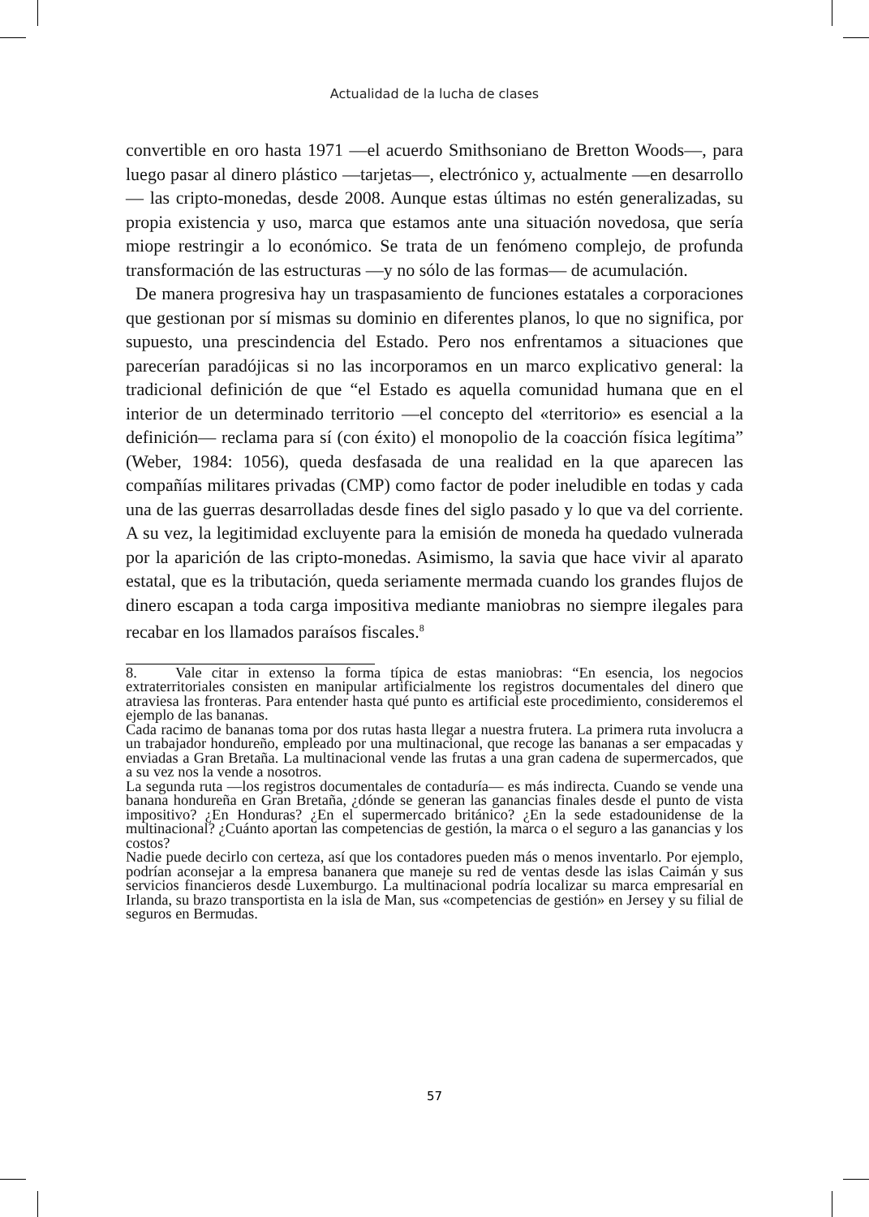Actualidad de la lucha de clases
convertible en oro hasta 1971 —el acuerdo Smithsoniano de Bretton Woods—, para luego pasar al dinero plástico —tarjetas—, electrónico y, actualmente —en desarrollo— las cripto-monedas, desde 2008. Aunque estas últimas no estén generalizadas, su propia existencia y uso, marca que estamos ante una situación novedosa, que sería miope restringir a lo económico. Se trata de un fenómeno complejo, de profunda transformación de las estructuras —y no sólo de las formas— de acumulación.
De manera progresiva hay un traspasamiento de funciones estatales a corporaciones que gestionan por sí mismas su dominio en diferentes planos, lo que no significa, por supuesto, una prescindencia del Estado. Pero nos enfrentamos a situaciones que parecerían paradójicas si no las incorporamos en un marco explicativo general: la tradicional definición de que “el Estado es aquella comunidad humana que en el interior de un determinado territorio —el concepto del «territorio» es esencial a la definición— reclama para sí (con éxito) el monopolio de la coacción física legítima” (Weber, 1984: 1056), queda desfasada de una realidad en la que aparecen las compañías militares privadas (CMP) como factor de poder ineludible en todas y cada una de las guerras desarrolladas desde fines del siglo pasado y lo que va del corriente. A su vez, la legitimidad excluyente para la emisión de moneda ha quedado vulnerada por la aparición de las cripto-monedas. Asimismo, la savia que hace vivir al aparato estatal, que es la tributación, queda seriamente mermada cuando los grandes flujos de dinero escapan a toda carga impositiva mediante maniobras no siempre ilegales para recabar en los llamados paraísos fiscales.<sup>8</sup>
8. Vale citar in extenso la forma típica de estas maniobras: “En esencia, los negocios extraterritoriales consisten en manipular artificialmente los registros documentales del dinero que atraviesa las fronteras. Para entender hasta qué punto es artificial este procedimiento, consideremos el ejemplo de las bananas.
Cada racimo de bananas toma por dos rutas hasta llegar a nuestra frutera. La primera ruta involucra a un trabajador hondureño, empleado por una multinacional, que recoge las bananas a ser empacadas y enviadas a Gran Bretaña. La multinacional vende las frutas a una gran cadena de supermercados, que a su vez nos la vende a nosotros.
La segunda ruta —los registros documentales de contaduría— es más indirecta. Cuando se vende una banana hondureña en Gran Bretaña, ¿dónde se generan las ganancias finales desde el punto de vista impositivo? ¿En Honduras? ¿En el supermercado británico? ¿En la sede estadounidense de la multinacional? ¿Cuánto aportan las competencias de gestión, la marca o el seguro a las ganancias y los costos?
Nadie puede decirlo con certeza, así que los contadores pueden más o menos inventarlo. Por ejemplo, podrían aconsejar a la empresa bananera que maneje su red de ventas desde las islas Caimán y sus servicios financieros desde Luxemburgo. La multinacional podría localizar su marca empresarial en Irlanda, su brazo transportista en la isla de Man, sus «competencias de gestión» en Jersey y su filial de seguros en Bermudas.
57